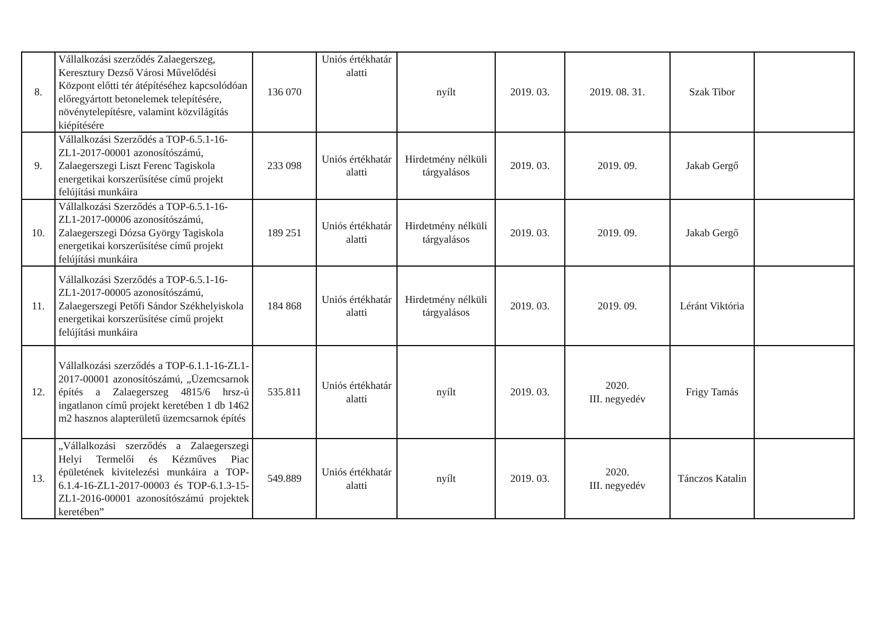| 8. | Vállalkozási szerződés Zalaegerszeg, Keresztury Dezső Városi Művelődési Központ előtti tér átépítéséhez kapcsolódóan előregyártott betonelemek telepítésére, növénytelepítésre, valamint közvilágítás kiépítésére | 136 070 | Uniós értékhatár alatti | nyílt | 2019. 03. | 2019. 08. 31. | Szak Tibor | |
| 9. | Vállalkozási Szerződés a TOP-6.5.1-16-ZL1-2017-00001 azonosítószámú, Zalaegerszegi Liszt Ferenc Tagiskola energetikai korszerűsítése című projekt felújítási munkáira | 233 098 | Uniós értékhatár alatti | Hirdetmény nélküli tárgyalásos | 2019. 03. | 2019. 09. | Jakab Gergő | |
| 10. | Vállalkozási Szerződés a TOP-6.5.1-16-ZL1-2017-00006 azonosítószámú, Zalaegerszegi Dózsa György Tagiskola energetikai korszerűsítése című projekt felújítási munkáira | 189 251 | Uniós értékhatár alatti | Hirdetmény nélküli tárgyalásos | 2019. 03. | 2019. 09. | Jakab Gergő | |
| 11. | Vállalkozási Szerződés a TOP-6.5.1-16-ZL1-2017-00005 azonosítószámú, Zalaegerszegi Petőfi Sándor Székhelyiskola energetikai korszerűsítése című projekt felújítási munkáira | 184 868 | Uniós értékhatár alatti | Hirdetmény nélküli tárgyalásos | 2019. 03. | 2019. 09. | Léránt Viktória | |
| 12. | Vállalkozási szerződés a TOP-6.1.1-16-ZL1-2017-00001 azonosítószámú, „Üzemcsarnok építés a Zalaegerszeg 4815/6 hrsz-ú ingatlanon című projekt keretében 1 db 1462 m2 hasznos alapterületű üzemcsarnok építés | 535.811 | Uniós értékhatár alatti | nyílt | 2019. 03. | 2020. III. negyedév | Frigy Tamás | |
| 13. | „Vállalkozási szerződés a Zalaegerszegi Helyi Termelői és Kézműves Piac épületének kivitelezési munkáira a TOP-6.1.4-16-ZL1-2017-00003 és TOP-6.1.3-15-ZL1-2016-00001 azonosítószámú projektek keretében” | 549.889 | Uniós értékhatár alatti | nyílt | 2019. 03. | 2020. III. negyedév | Tánczos Katalin | |